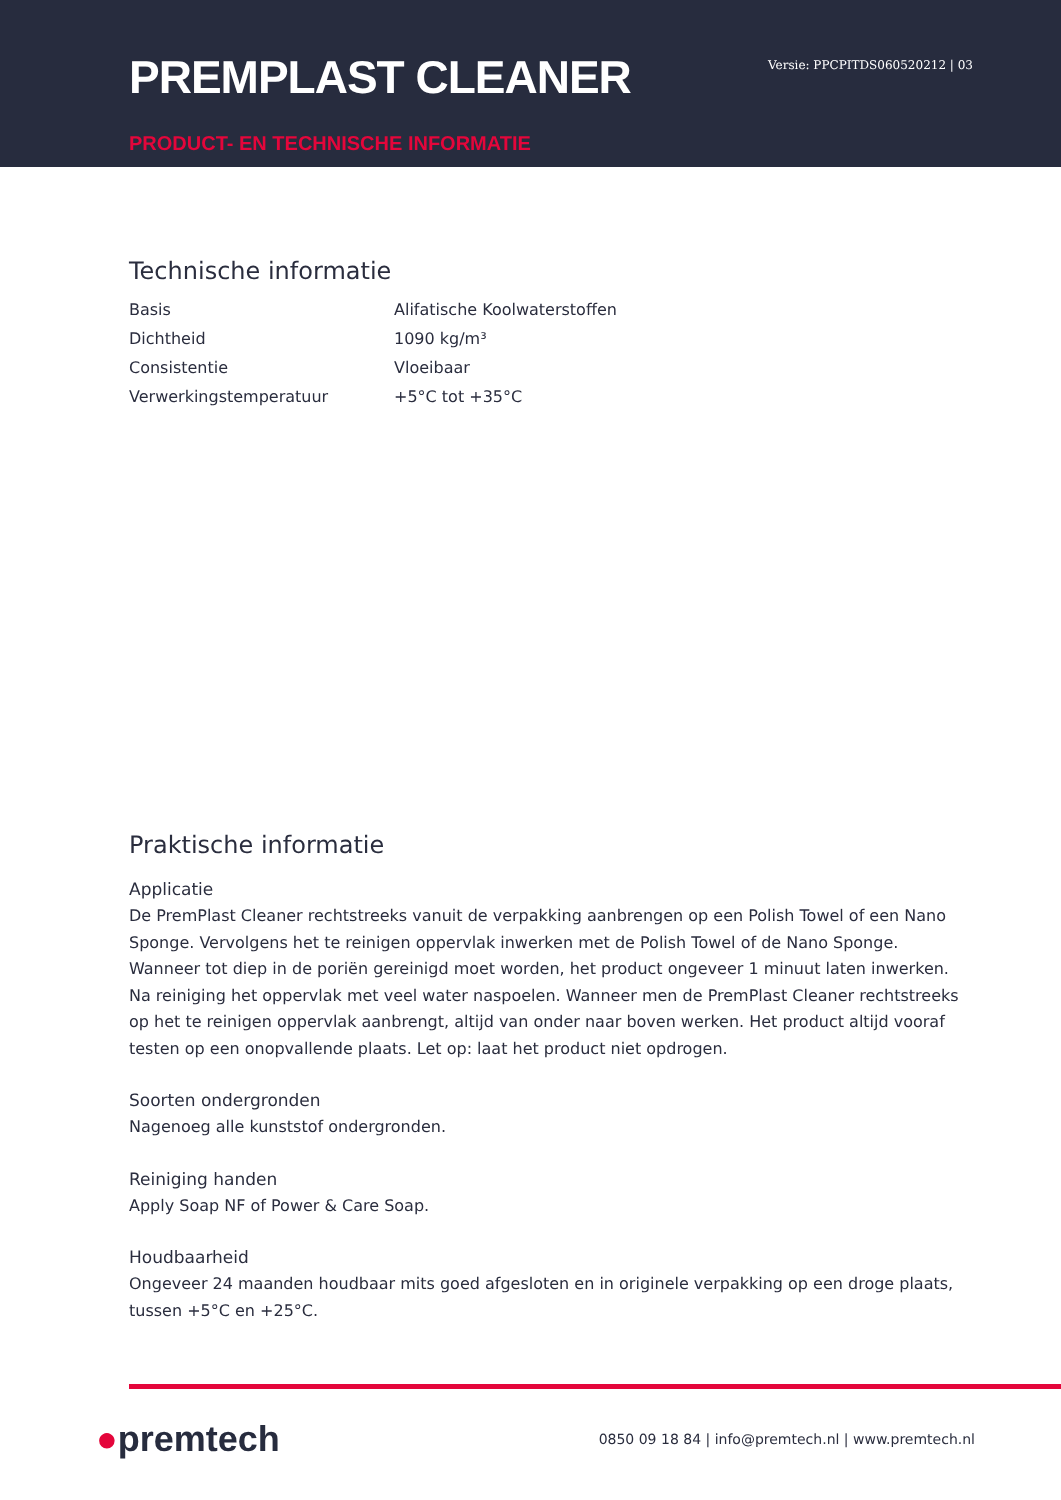PREMPLAST CLEANER
PRODUCT- EN TECHNISCHE INFORMATIE
Versie: PPCPITDS060520212 | 03
Technische informatie
| Basis | Alifatische Koolwaterstoffen |
| Dichtheid | 1090 kg/m³ |
| Consistentie | Vloeibaar |
| Verwerkingstemperatuur | +5°C tot +35°C |
Praktische informatie
Applicatie
De PremPlast Cleaner rechtstreeks vanuit de verpakking aanbrengen op een Polish Towel of een Nano Sponge. Vervolgens het te reinigen oppervlak inwerken met de Polish Towel of de Nano Sponge. Wanneer tot diep in de poriën gereinigd moet worden, het product ongeveer 1 minuut laten inwerken. Na reiniging het oppervlak met veel water naspoelen. Wanneer men de PremPlast Cleaner rechtstreeks op het te reinigen oppervlak aanbrengt, altijd van onder naar boven werken. Het product altijd vooraf testen op een onopvallende plaats. Let op: laat het product niet opdrogen.
Soorten ondergronden
Nagenoeg alle kunststof ondergronden.
Reiniging handen
Apply Soap NF of Power & Care Soap.
Houdbaarheid
Ongeveer 24 maanden houdbaar mits goed afgesloten en in originele verpakking op een droge plaats, tussen +5°C en +25°C.
●premtech
0850 09 18 84 | info@premtech.nl | www.premtech.nl